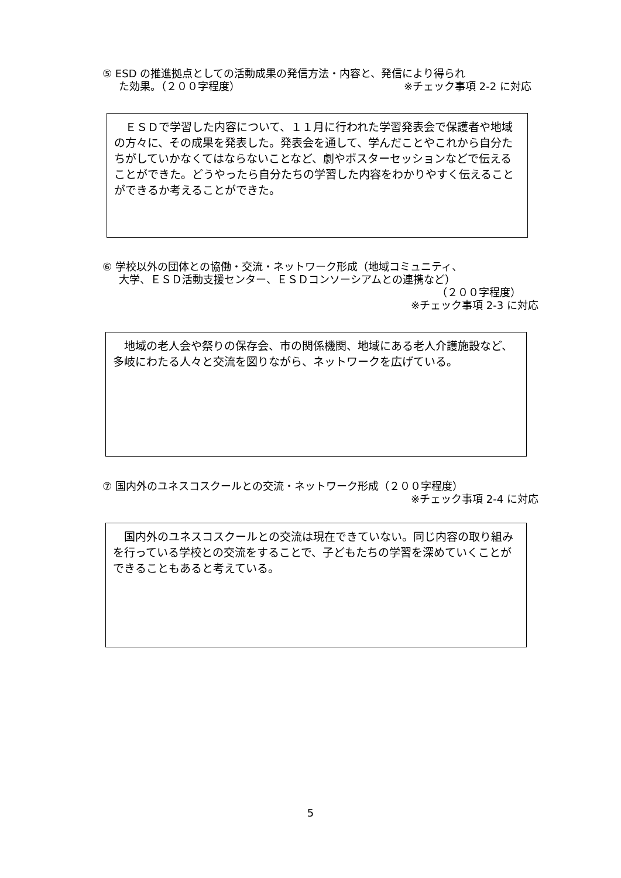⑤ ESD の推進拠点としての活動成果の発信方法・内容と、発信により得られ
た効果。（２００字程度） ※チェック事項 2-2 に対応
　ＥＳＤで学習した内容について、１１月に行われた学習発表会で保護者や地域の方々に、その成果を発表した。発表会を通して、学んだことやこれから自分たちがしていかなくてはならないことなど、劇やポスターセッションなどで伝えることができた。どうやったら自分たちの学習した内容をわかりやすく伝えることができるか考えることができた。
⑥ 学校以外の団体との協働・交流・ネットワーク形成（地域コミュニティ、
大学、ＥＳＤ活動支援センター、ＥＳＤコンソーシアムとの連携など）
（２００字程度）
※チェック事項 2-3 に対応
　地域の老人会や祭りの保存会、市の関係機関、地域にある老人介護施設など、多岐にわたる人々と交流を図りながら、ネットワークを広げている。
⑦ 国内外のユネスコスクールとの交流・ネットワーク形成（２００字程度）
※チェック事項 2-4 に対応
　国内外のユネスコスクールとの交流は現在できていない。同じ内容の取り組みを行っている学校との交流をすることで、子どもたちの学習を深めていくことができることもあると考えている。
5